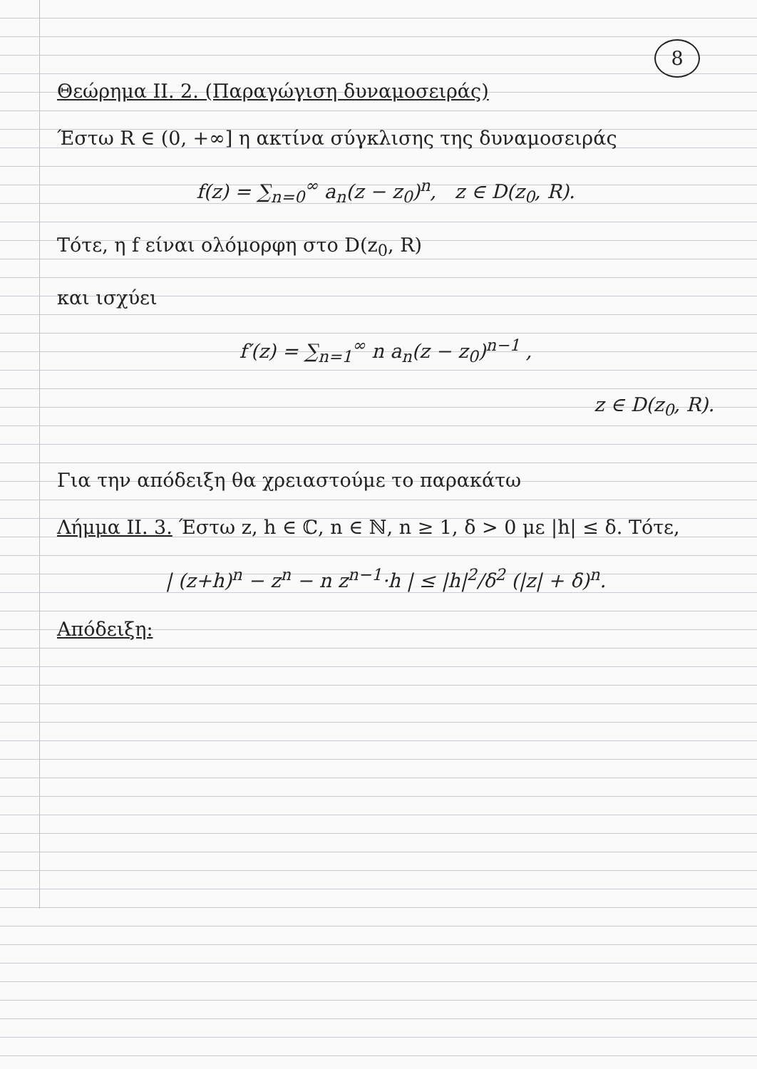8
Θεώρημα ΙΙ. 2. (Παραγώγιση δυναμοσειράς)
Έστω R ∈ (0, +∞] η ακτίνα σύγκλισης της δυναμοσειράς
f(z) = ∑<sub>n=0</sub><sup>∞</sup> a<sub>n</sub>(z − z<sub>0</sub>)<sup>n</sup>, z ∈ D(z<sub>0</sub>, R).
Τότε, η f είναι ολόμορφη στο D(z<sub>0</sub>, R)
και ισχύει
f′(z) = ∑<sub>n=1</sub><sup>∞</sup> n a<sub>n</sub>(z − z<sub>0</sub>)<sup>n−1</sup> ,
z ∈ D(z<sub>0</sub>, R).
Για την απόδειξη θα χρειαστούμε το παρακάτω
Λήμμα ΙΙ. 3. Έστω z, h ∈ ℂ, n ∈ ℕ, n ≥ 1, δ > 0 με |h| ≤ δ. Τότε,
| (z+h)<sup>n</sup> − z<sup>n</sup> − n z<sup>n−1</sup>·h | ≤ |h|<sup>2</sup>/δ<sup>2</sup> (|z| + δ)<sup>n</sup>.
Απόδειξη: